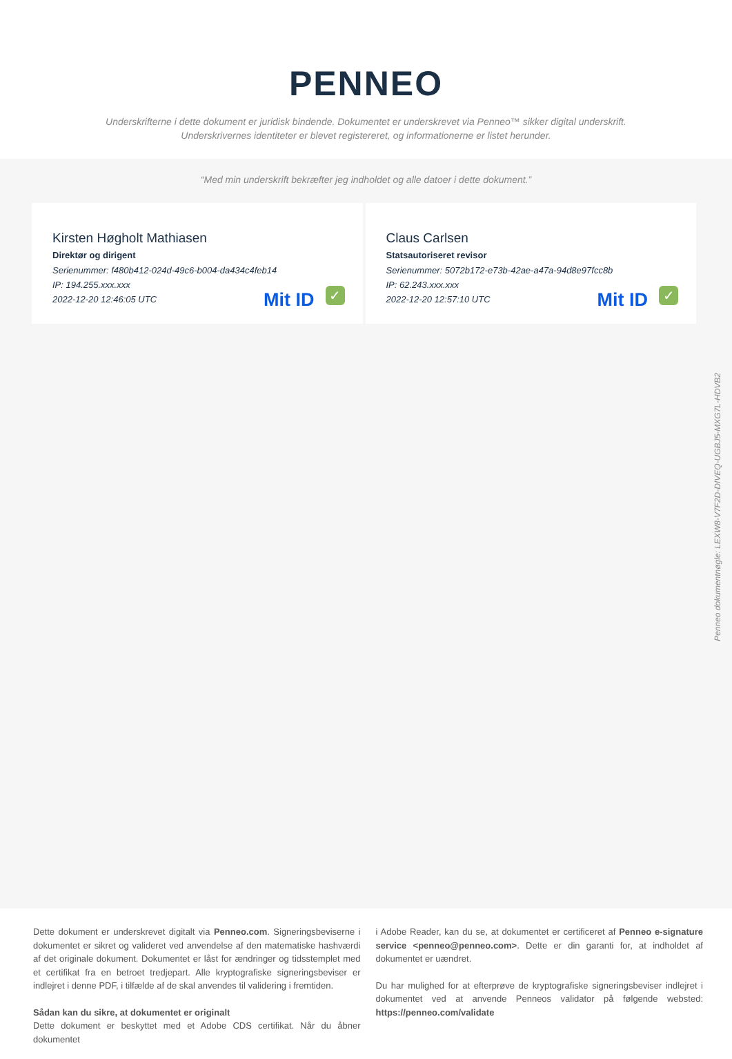PENNEO
Underskrifterne i dette dokument er juridisk bindende. Dokumentet er underskrevet via Penneo™ sikker digital underskrift.
Underskrivernes identiteter er blevet registereret, og informationerne er listet herunder.
“Med min underskrift bekræfter jeg indholdet og alle datoer i dette dokument.”
Kirsten Høgholt Mathiasen
Direktør og dirigent
Serienummer: f480b412-024d-49c6-b004-da434c4feb14
IP: 194.255.xxx.xxx
2022-12-20 12:46:05 UTC
Mit ID ✓
Claus Carlsen
Statsautoriseret revisor
Serienummer: 5072b172-e73b-42ae-a47a-94d8e97fcc8b
IP: 62.243.xxx.xxx
2022-12-20 12:57:10 UTC
Mit ID ✓
Penneo dokumentnøgle: LEXW8-V7F2D-DIVEQ-UGBJ5-MXG7L-HDVB2
Dette dokument er underskrevet digitalt via Penneo.com. Signeringsbeviserne i dokumentet er sikret og valideret ved anvendelse af den matematiske hashværdi af det originale dokument. Dokumentet er låst for ændringer og tidsstemplet med et certifikat fra en betroet tredjepart. Alle kryptografiske signeringsbeviser er indlejret i denne PDF, i tilfælde af de skal anvendes til validering i fremtiden.
Sådan kan du sikre, at dokumentet er originalt
Dette dokument er beskyttet med et Adobe CDS certifikat. Når du åbner dokumentet
i Adobe Reader, kan du se, at dokumentet er certificeret af Penneo e-signature service <penneo@penneo.com>. Dette er din garanti for, at indholdet af dokumentet er uændret.
Du har mulighed for at efterprøve de kryptografiske signeringsbeviser indlejret i dokumentet ved at anvende Penneos validator på følgende websted: https://penneo.com/validate